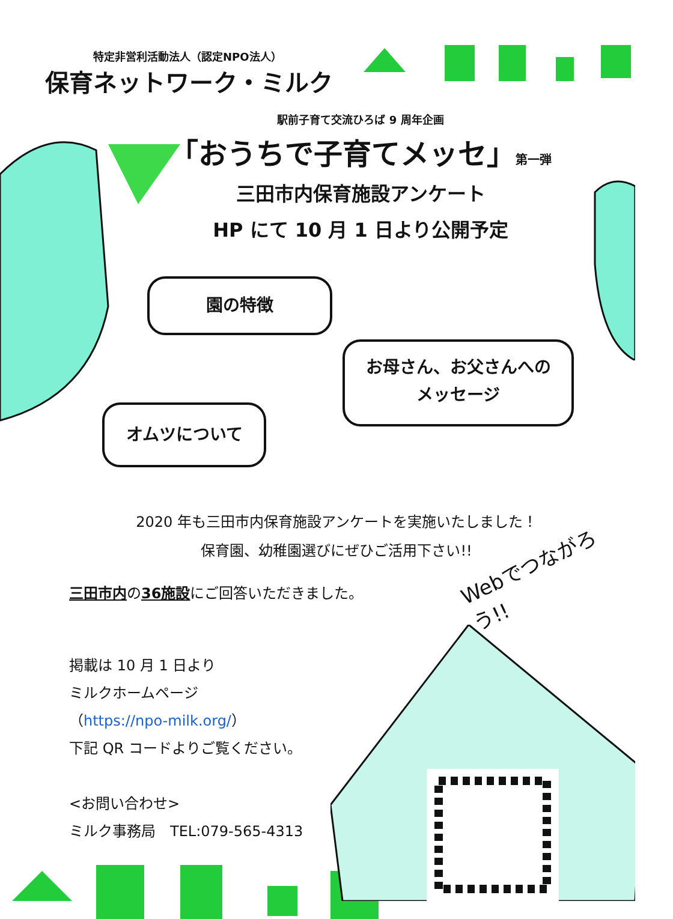特定非営利活動法人（認定NPO法人）
保育ネットワーク・ミルク
駅前子育て交流ひろば 9 周年企画
「おうちで子育てメッセ」第一弾
三田市内保育施設アンケート
HP にて 10 月 1 日より公開予定
園の特徴
お母さん、お父さんへの
メッセージ
オムツについて
2020 年も三田市内保育施設アンケートを実施いたしました！
保育園、幼稚園選びにぜひご活用下さい!!
Webでつながろう!!
三田市内の36施設にご回答いただきました。
掲載は 10 月 1 日より
ミルクホームページ
（https://npo-milk.org/）
下記 QR コードよりご覧ください。
<お問い合わせ>
ミルク事務局　TEL:079-565-4313